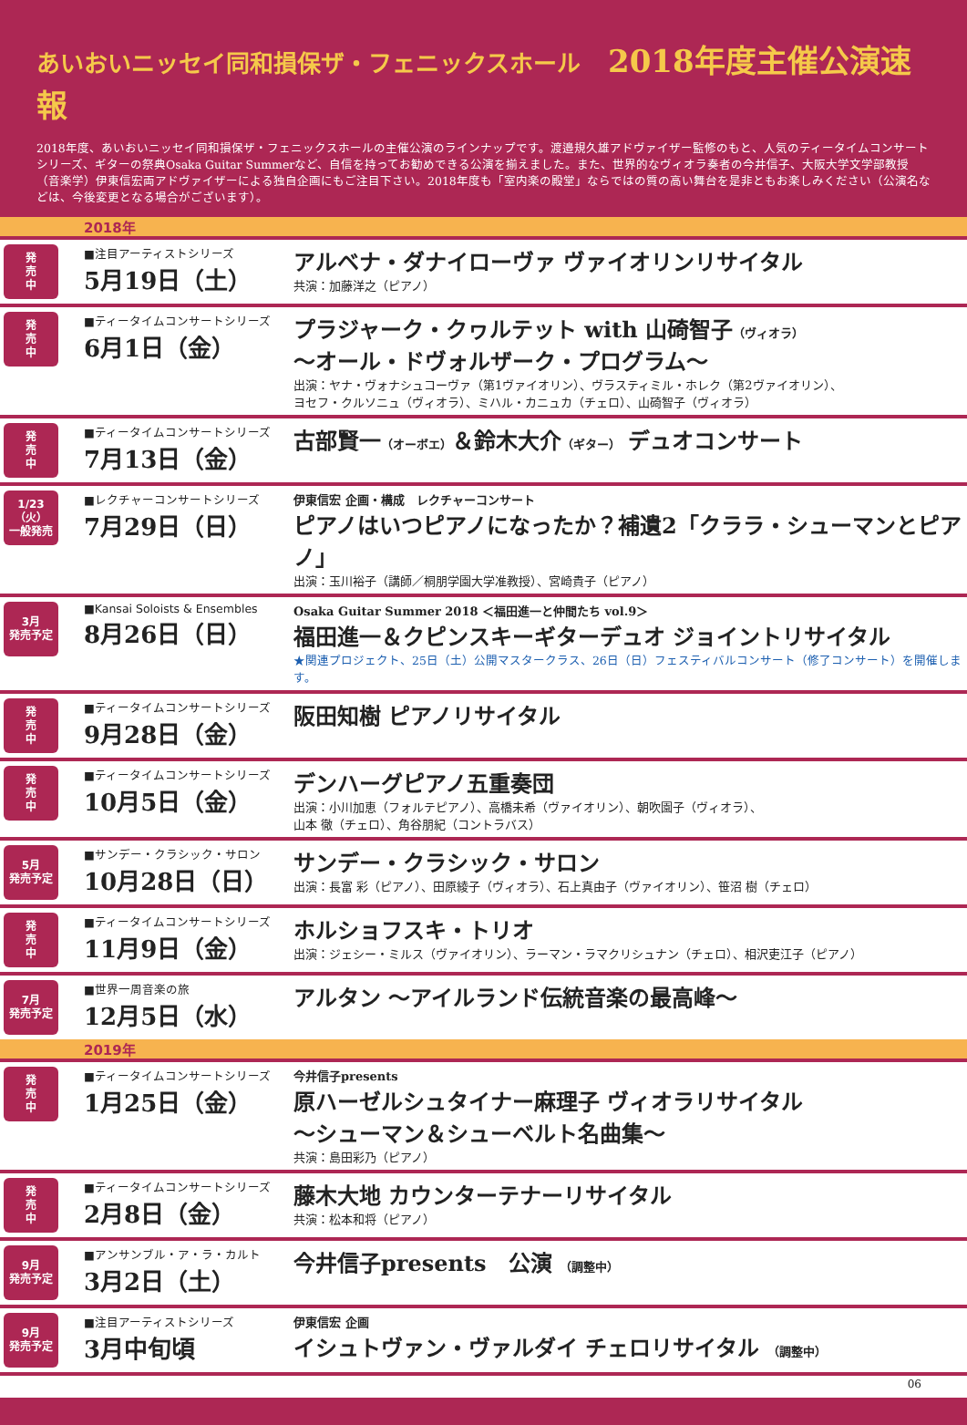あいおいニッセイ同和損保ザ・フェニックスホール 2018年度主催公演速報
2018年度、あいおいニッセイ同和損保ザ・フェニックスホールの主催公演のラインナップです。渡邉規久雄アドヴァイザー監修のもと、人気のティータイムコンサートシリーズ、ギターの祭典Osaka Guitar Summerなど、自信を持ってお勧めできる公演を揃えました。また、世界的なヴィオラ奏者の今井信子、大阪大学文学部教授（音楽学）伊東信宏両アドヴァイザーによる独自企画にもご注目下さい。2018年度も「室内楽の殿堂」ならではの質の高い舞台を是非ともお楽しみください（公演名などは、今後変更となる場合がございます）。
2018年
発
売
中
■注目アーティストシリーズ
5月19日（土）
アルベナ・ダナイローヴァ ヴァイオリンリサイタル
共演：加藤洋之（ピアノ）
発
売
中
■ティータイムコンサートシリーズ
6月1日（金）
プラジャーク・クヮルテット with 山碕智子（ヴィオラ）
～オール・ドヴォルザーク・プログラム～
出演：ヤナ・ヴォナシュコーヴァ（第1ヴァイオリン）、ヴラスティミル・ホレク（第2ヴァイオリン）、
ヨセフ・クルソニュ（ヴィオラ）、ミハル・カニュカ（チェロ）、山碕智子（ヴィオラ）
発
売
中
■ティータイムコンサートシリーズ
7月13日（金）
古部賢一（オーボエ）＆鈴木大介（ギター） デュオコンサート
1/23（火）
一般発売
■レクチャーコンサートシリーズ
7月29日（日）
伊東信宏 企画・構成　レクチャーコンサート
ピアノはいつピアノになったか？補遺2「クララ・シューマンとピアノ」
出演：玉川裕子（講師／桐朋学園大学准教授）、宮崎貴子（ピアノ）
3月
発売予定
■Kansai Soloists & Ensembles
8月26日（日）
Osaka Guitar Summer 2018 ＜福田進一と仲間たち vol.9＞
福田進一＆クピンスキーギターデュオ ジョイントリサイタル
★関連プロジェクト、25日（土）公開マスタークラス、26日（日）フェスティバルコンサート（修了コンサート）を開催します。
発
売
中
■ティータイムコンサートシリーズ
9月28日（金）
阪田知樹 ピアノリサイタル
発
売
中
■ティータイムコンサートシリーズ
10月5日（金）
デンハーグピアノ五重奏団
出演：小川加恵（フォルテピアノ）、高橋未希（ヴァイオリン）、朝吹園子（ヴィオラ）、
山本 徹（チェロ）、角谷朋紀（コントラバス）
5月
発売予定
■サンデー・クラシック・サロン
10月28日（日）
サンデー・クラシック・サロン
出演：長富 彩（ピアノ）、田原綾子（ヴィオラ）、石上真由子（ヴァイオリン）、笹沼 樹（チェロ）
発
売
中
■ティータイムコンサートシリーズ
11月9日（金）
ホルショフスキ・トリオ
出演：ジェシー・ミルス（ヴァイオリン）、ラーマン・ラマクリシュナン（チェロ）、相沢吏江子（ピアノ）
7月
発売予定
■世界一周音楽の旅
12月5日（水）
アルタン ～アイルランド伝統音楽の最高峰～
2019年
発
売
中
■ティータイムコンサートシリーズ
1月25日（金）
今井信子presents
原ハーゼルシュタイナー麻理子 ヴィオラリサイタル
～シューマン＆シューベルト名曲集～
共演：島田彩乃（ピアノ）
発
売
中
■ティータイムコンサートシリーズ
2月8日（金）
藤木大地 カウンターテナーリサイタル
共演：松本和将（ピアノ）
9月
発売予定
■アンサンブル・ア・ラ・カルト
3月2日（土）
今井信子presents　公演 （調整中）
9月
発売予定
■注目アーティストシリーズ
3月中旬頃
伊東信宏 企画
イシュトヴァン・ヴァルダイ チェロリサイタル （調整中）
06